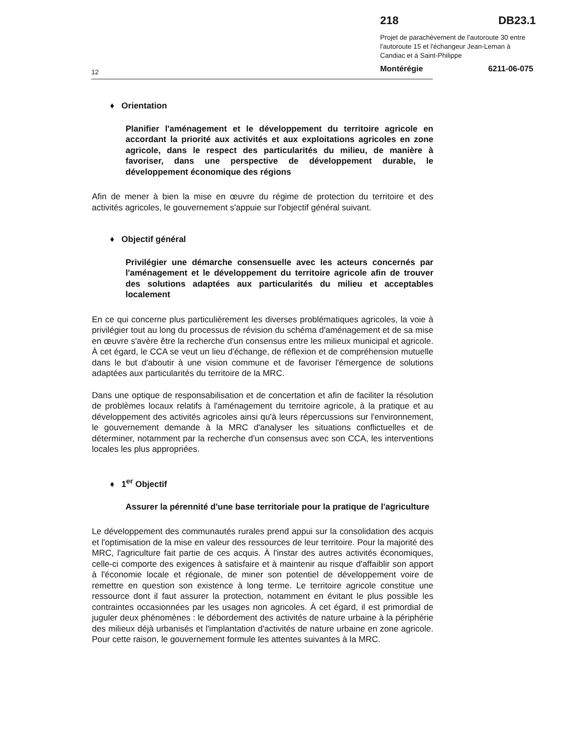218 DB23.1
Projet de parachèvement de l'autoroute 30 entre l'autoroute 15 et l'échangeur Jean-Leman à Candiac et à Saint-Philippe
Montérégie 6211-06-075
12
♦ Orientation
Planifier l'aménagement et le développement du territoire agricole en accordant la priorité aux activités et aux exploitations agricoles en zone agricole, dans le respect des particularités du milieu, de manière à favoriser, dans une perspective de développement durable, le développement économique des régions
Afin de mener à bien la mise en œuvre du régime de protection du territoire et des activités agricoles, le gouvernement s'appuie sur l'objectif général suivant.
♦ Objectif général
Privilégier une démarche consensuelle avec les acteurs concernés par l'aménagement et le développement du territoire agricole afin de trouver des solutions adaptées aux particularités du milieu et acceptables localement
En ce qui concerne plus particulièrement les diverses problématiques agricoles, la voie à privilégier tout au long du processus de révision du schéma d'aménagement et de sa mise en œuvre s'avère être la recherche d'un consensus entre les milieux municipal et agricole. À cet égard, le CCA se veut un lieu d'échange, de réflexion et de compréhension mutuelle dans le but d'aboutir à une vision commune et de favoriser l'émergence de solutions adaptées aux particularités du territoire de la MRC.
Dans une optique de responsabilisation et de concertation et afin de faciliter la résolution de problèmes locaux relatifs à l'aménagement du territoire agricole, à la pratique et au développement des activités agricoles ainsi qu'à leurs répercussions sur l'environnement, le gouvernement demande à la MRC d'analyser les situations conflictuelles et de déterminer, notamment par la recherche d'un consensus avec son CCA, les interventions locales les plus appropriées.
♦ 1<sup>er</sup> Objectif
Assurer la pérennité d'une base territoriale pour la pratique de l'agriculture
Le développement des communautés rurales prend appui sur la consolidation des acquis et l'optimisation de la mise en valeur des ressources de leur territoire. Pour la majorité des MRC, l'agriculture fait partie de ces acquis. À l'instar des autres activités économiques, celle-ci comporte des exigences à satisfaire et à maintenir au risque d'affaiblir son apport à l'économie locale et régionale, de miner son potentiel de développement voire de remettre en question son existence à long terme. Le territoire agricole constitue une ressource dont il faut assurer la protection, notamment en évitant le plus possible les contraintes occasionnées par les usages non agricoles. À cet égard, il est primordial de juguler deux phénomènes : le débordement des activités de nature urbaine à la périphérie des milieux déjà urbanisés et l'implantation d'activités de nature urbaine en zone agricole. Pour cette raison, le gouvernement formule les attentes suivantes à la MRC.